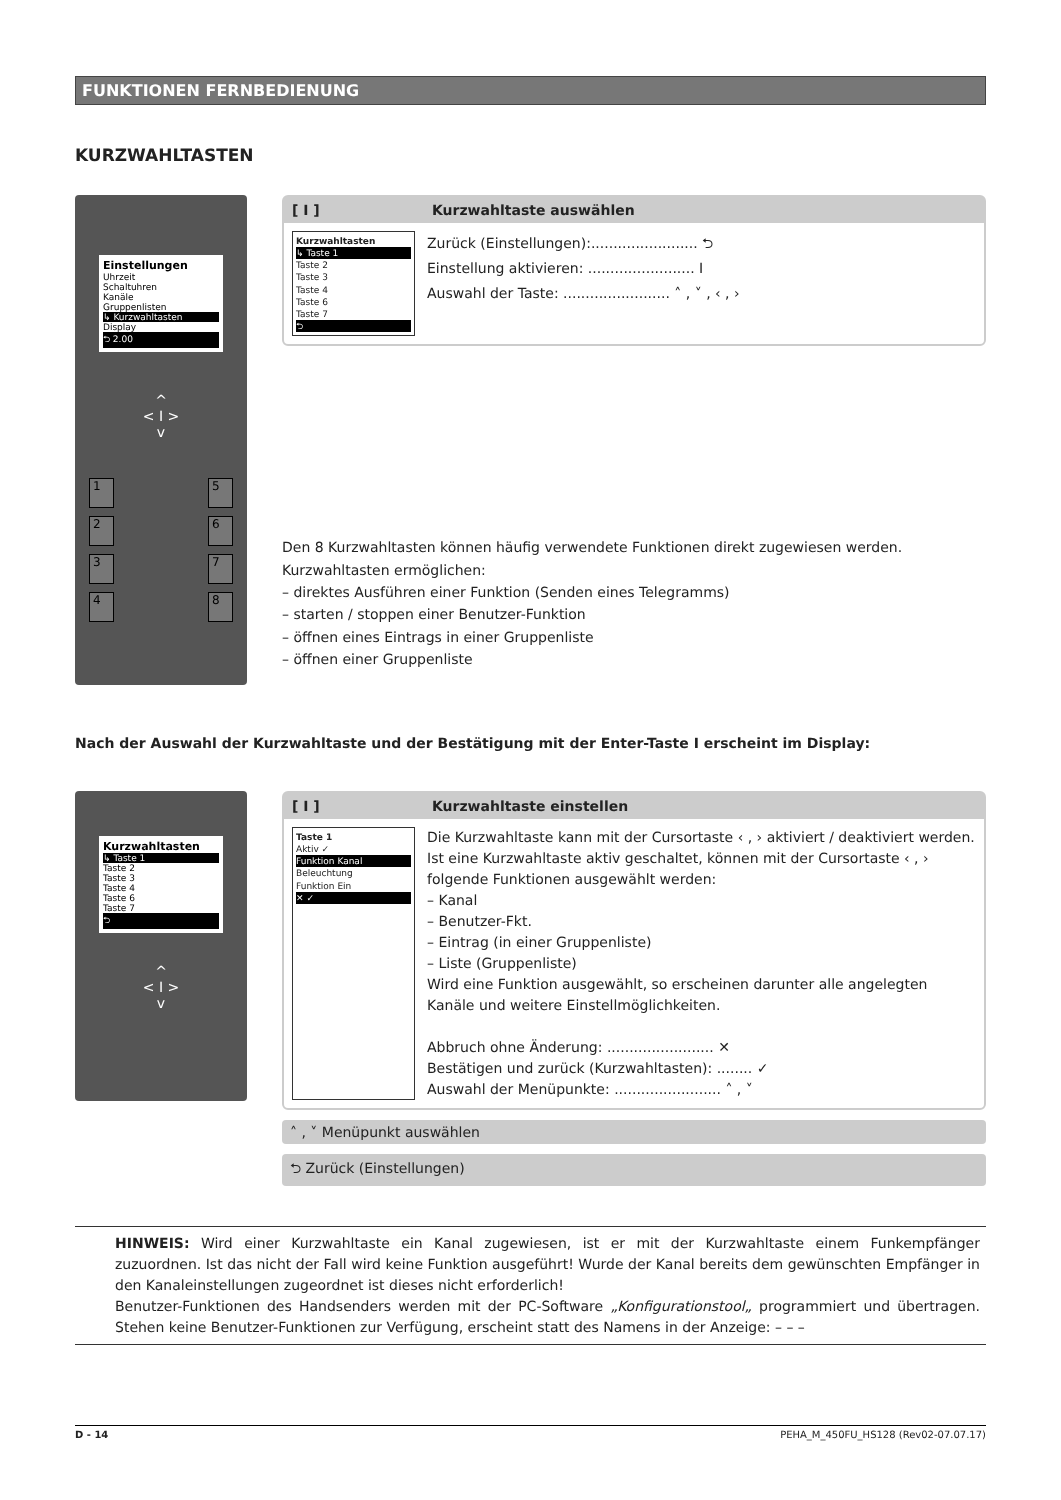FUNKTIONEN FERNBEDIENUNG
KURZWAHLTASTEN
Einstellungen
Uhrzeit
Schaltuhren
Kanäle
Gruppenlisten
↳ Kurzwahltasten
Display
⮌ 2.00
^
< I >
v
1
2
3
4
5
6
7
8
[ I ] Kurzwahltaste auswählen
Kurzwahltasten
↳ Taste 1
Taste 2
Taste 3
Taste 4
Taste 6
Taste 7
⮌
Zurück (Einstellungen):........................ ⮌
Einstellung aktivieren: ........................ I
Auswahl der Taste: ........................ ˄ , ˅ , ‹ , ›
Den 8 Kurzwahltasten können häufig verwendete Funktionen direkt zugewiesen werden. Kurzwahltasten ermöglichen:
– direktes Ausführen einer Funktion (Senden eines Telegramms)
– starten / stoppen einer Benutzer-Funktion
– öffnen eines Eintrags in einer Gruppenliste
– öffnen einer Gruppenliste
Nach der Auswahl der Kurzwahltaste und der Bestätigung mit der Enter-Taste I erscheint im Display:
Kurzwahltasten
↳ Taste 1
Taste 2
Taste 3
Taste 4
Taste 6
Taste 7
⮌
^
< I >
v
[ I ] Kurzwahltaste einstellen
Taste 1
Aktiv ✓
Funktion Kanal
Beleuchtung
Funktion Ein
✕ ✓
Die Kurzwahltaste kann mit der Cursortaste ‹ , › aktiviert / deaktiviert werden. Ist eine Kurzwahltaste aktiv geschaltet, können mit der Cursortaste ‹ , › folgende Funktionen ausgewählt werden:
– Kanal
– Benutzer-Fkt.
– Eintrag (in einer Gruppenliste)
– Liste (Gruppenliste)
Wird eine Funktion ausgewählt, so erscheinen darunter alle angelegten Kanäle und weitere Einstellmöglichkeiten.
Abbruch ohne Änderung: ........................ ✕
Bestätigen und zurück (Kurzwahltasten): ........ ✓
Auswahl der Menüpunkte: ........................ ˄ , ˅
˄ , ˅ Menüpunkt auswählen
⮌ Zurück (Einstellungen)
HINWEIS: Wird einer Kurzwahltaste ein Kanal zugewiesen, ist er mit der Kurzwahltaste einem Funkempfänger zuzuordnen. Ist das nicht der Fall wird keine Funktion ausgeführt! Wurde der Kanal bereits dem gewünschten Empfänger in den Kanaleinstellungen zugeordnet ist dieses nicht erforderlich!
Benutzer-Funktionen des Handsenders werden mit der PC-Software „Konfigurationstool„ programmiert und übertragen. Stehen keine Benutzer-Funktionen zur Verfügung, erscheint statt des Namens in der Anzeige: – – –
D - 14 PEHA_M_450FU_HS128 (Rev02-07.07.17)